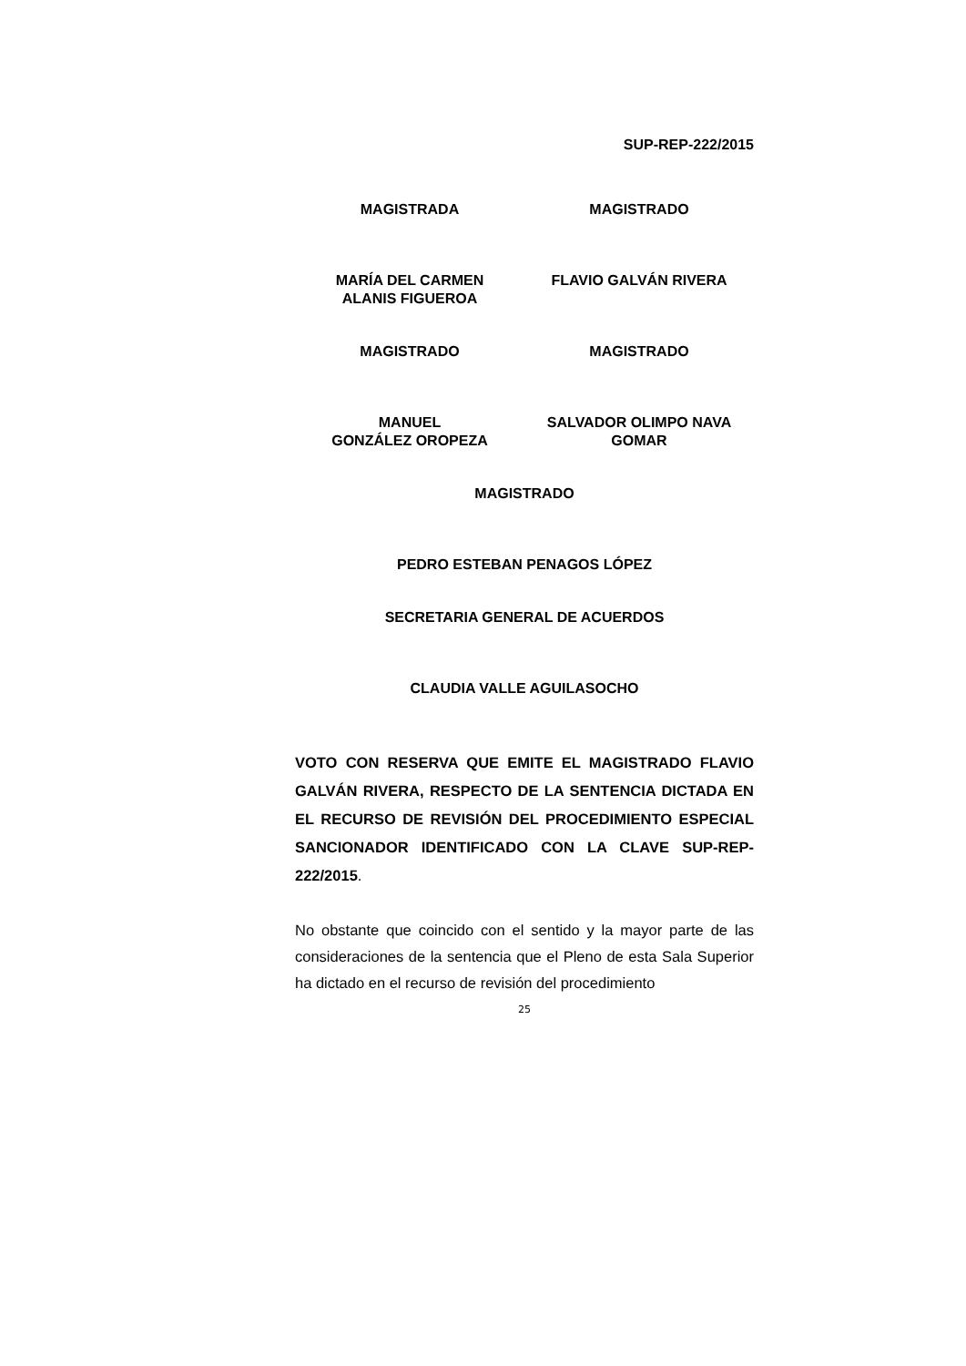SUP-REP-222/2015
MAGISTRADA MAGISTRADO
MARÍA DEL CARMEN
ALANIS FIGUEROA
FLAVIO GALVÁN RIVERA
MAGISTRADO MAGISTRADO
MANUEL
GONZÁLEZ OROPEZA
SALVADOR OLIMPO NAVA
GOMAR
MAGISTRADO
PEDRO ESTEBAN PENAGOS LÓPEZ
SECRETARIA GENERAL DE ACUERDOS
CLAUDIA VALLE AGUILASOCHO
VOTO CON RESERVA QUE EMITE EL MAGISTRADO FLAVIO GALVÁN RIVERA, RESPECTO DE LA SENTENCIA DICTADA EN EL RECURSO DE REVISIÓN DEL PROCEDIMIENTO ESPECIAL SANCIONADOR IDENTIFICADO CON LA CLAVE SUP-REP-222/2015.
No obstante que coincido con el sentido y la mayor parte de las consideraciones de la sentencia que el Pleno de esta Sala Superior ha dictado en el recurso de revisión del procedimiento
25